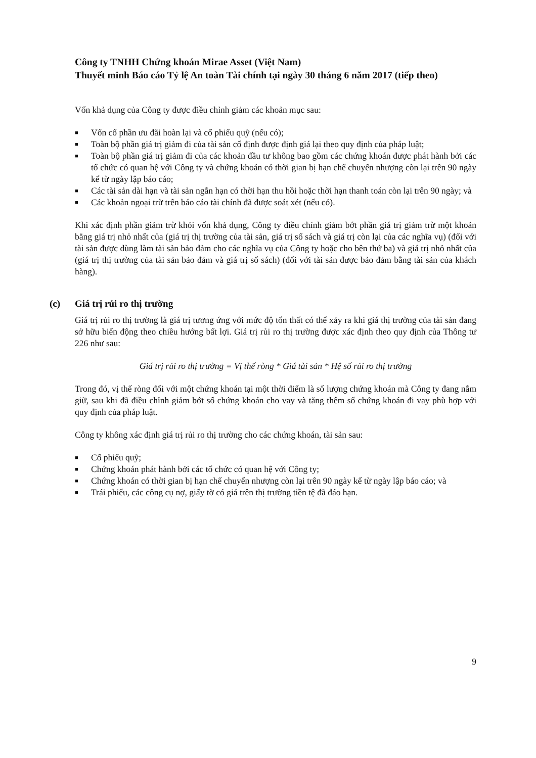Công ty TNHH Chứng khoán Mirae Asset (Việt Nam)
Thuyết minh Báo cáo Tỷ lệ An toàn Tài chính tại ngày 30 tháng 6 năm 2017 (tiếp theo)
Vốn khả dụng của Công ty được điều chỉnh giảm các khoản mục sau:
■ Vốn cổ phần ưu đãi hoàn lại và cổ phiếu quỹ (nếu có);
■ Toàn bộ phần giá trị giảm đi của tài sản cố định được định giá lại theo quy định của pháp luật;
■ Toàn bộ phần giá trị giảm đi của các khoản đầu tư không bao gồm các chứng khoán được phát hành bởi các tổ chức có quan hệ với Công ty và chứng khoán có thời gian bị hạn chế chuyển nhượng còn lại trên 90 ngày kể từ ngày lập báo cáo;
■ Các tài sản dài hạn và tài sản ngắn hạn có thời hạn thu hồi hoặc thời hạn thanh toán còn lại trên 90 ngày; và
■ Các khoản ngoại trừ trên báo cáo tài chính đã được soát xét (nếu có).
Khi xác định phần giảm trừ khỏi vốn khả dụng, Công ty điều chỉnh giảm bớt phần giá trị giảm trừ một khoản bằng giá trị nhỏ nhất của (giá trị thị trường của tài sản, giá trị sổ sách và giá trị còn lại của các nghĩa vụ) (đối với tài sản được dùng làm tài sản bảo đảm cho các nghĩa vụ của Công ty hoặc cho bên thứ ba) và giá trị nhỏ nhất của (giá trị thị trường của tài sản bảo đảm và giá trị sổ sách) (đối với tài sản được bảo đảm bằng tài sản của khách hàng).
(c) Giá trị rủi ro thị trường
Giá trị rủi ro thị trường là giá trị tương ứng với mức độ tổn thất có thể xảy ra khi giá thị trường của tài sản đang sở hữu biến động theo chiều hướng bất lợi. Giá trị rủi ro thị trường được xác định theo quy định của Thông tư 226 như sau:
Giá trị rủi ro thị trường = Vị thế ròng * Giá tài sản * Hệ số rủi ro thị trường
Trong đó, vị thế ròng đối với một chứng khoán tại một thời điểm là số lượng chứng khoán mà Công ty đang nắm giữ, sau khi đã điều chỉnh giảm bớt số chứng khoán cho vay và tăng thêm số chứng khoán đi vay phù hợp với quy định của pháp luật.
Công ty không xác định giá trị rủi ro thị trường cho các chứng khoán, tài sản sau:
■ Cổ phiếu quỹ;
■ Chứng khoán phát hành bởi các tổ chức có quan hệ với Công ty;
■ Chứng khoán có thời gian bị hạn chế chuyển nhượng còn lại trên 90 ngày kể từ ngày lập báo cáo; và
■ Trái phiếu, các công cụ nợ, giấy tờ có giá trên thị trường tiền tệ đã đáo hạn.
9